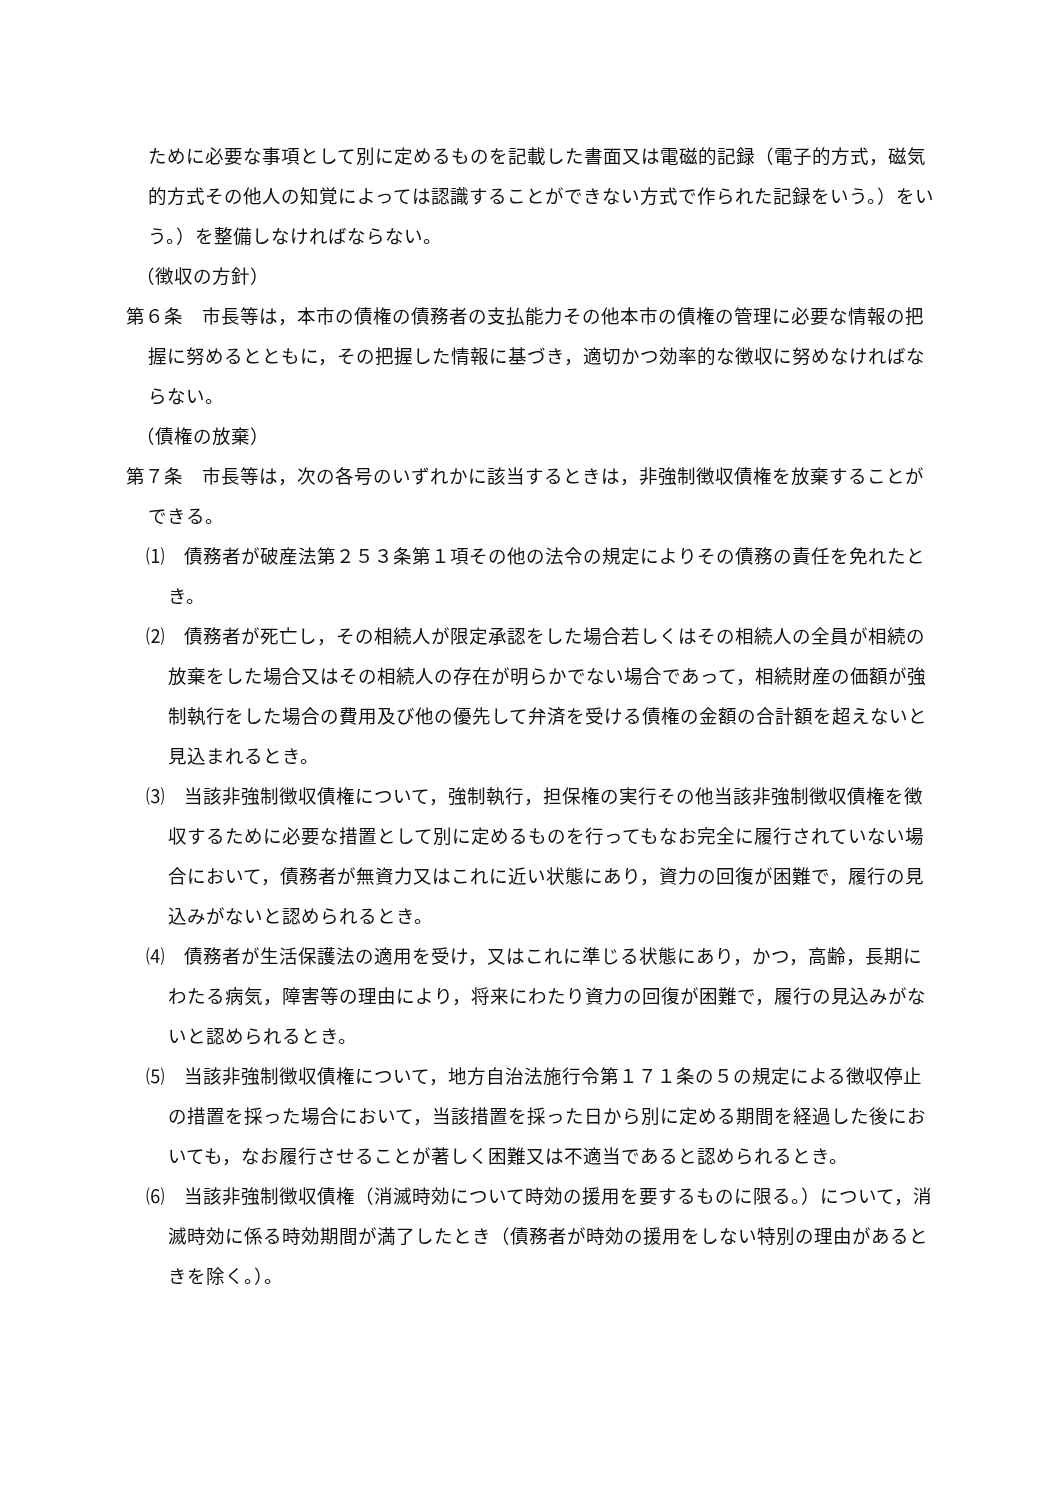ために必要な事項として別に定めるものを記載した書面又は電磁的記録（電子的方式，磁気的方式その他人の知覚によっては認識することができない方式で作られた記録をいう。）をいう。）を整備しなければならない。
（徴収の方針）
第６条　市長等は，本市の債権の債務者の支払能力その他本市の債権の管理に必要な情報の把握に努めるとともに，その把握した情報に基づき，適切かつ効率的な徴収に努めなければならない。
（債権の放棄）
第７条　市長等は，次の各号のいずれかに該当するときは，非強制徴収債権を放棄することができる。
⑴　債務者が破産法第２５３条第１項その他の法令の規定によりその債務の責任を免れたとき。
⑵　債務者が死亡し，その相続人が限定承認をした場合若しくはその相続人の全員が相続の放棄をした場合又はその相続人の存在が明らかでない場合であって，相続財産の価額が強制執行をした場合の費用及び他の優先して弁済を受ける債権の金額の合計額を超えないと見込まれるとき。
⑶　当該非強制徴収債権について，強制執行，担保権の実行その他当該非強制徴収債権を徴収するために必要な措置として別に定めるものを行ってもなお完全に履行されていない場合において，債務者が無資力又はこれに近い状態にあり，資力の回復が困難で，履行の見込みがないと認められるとき。
⑷　債務者が生活保護法の適用を受け，又はこれに準じる状態にあり，かつ，高齢，長期にわたる病気，障害等の理由により，将来にわたり資力の回復が困難で，履行の見込みがないと認められるとき。
⑸　当該非強制徴収債権について，地方自治法施行令第１７１条の５の規定による徴収停止の措置を採った場合において，当該措置を採った日から別に定める期間を経過した後においても，なお履行させることが著しく困難又は不適当であると認められるとき。
⑹　当該非強制徴収債権（消滅時効について時効の援用を要するものに限る。）について，消滅時効に係る時効期間が満了したとき（債務者が時効の援用をしない特別の理由があるときを除く。）。